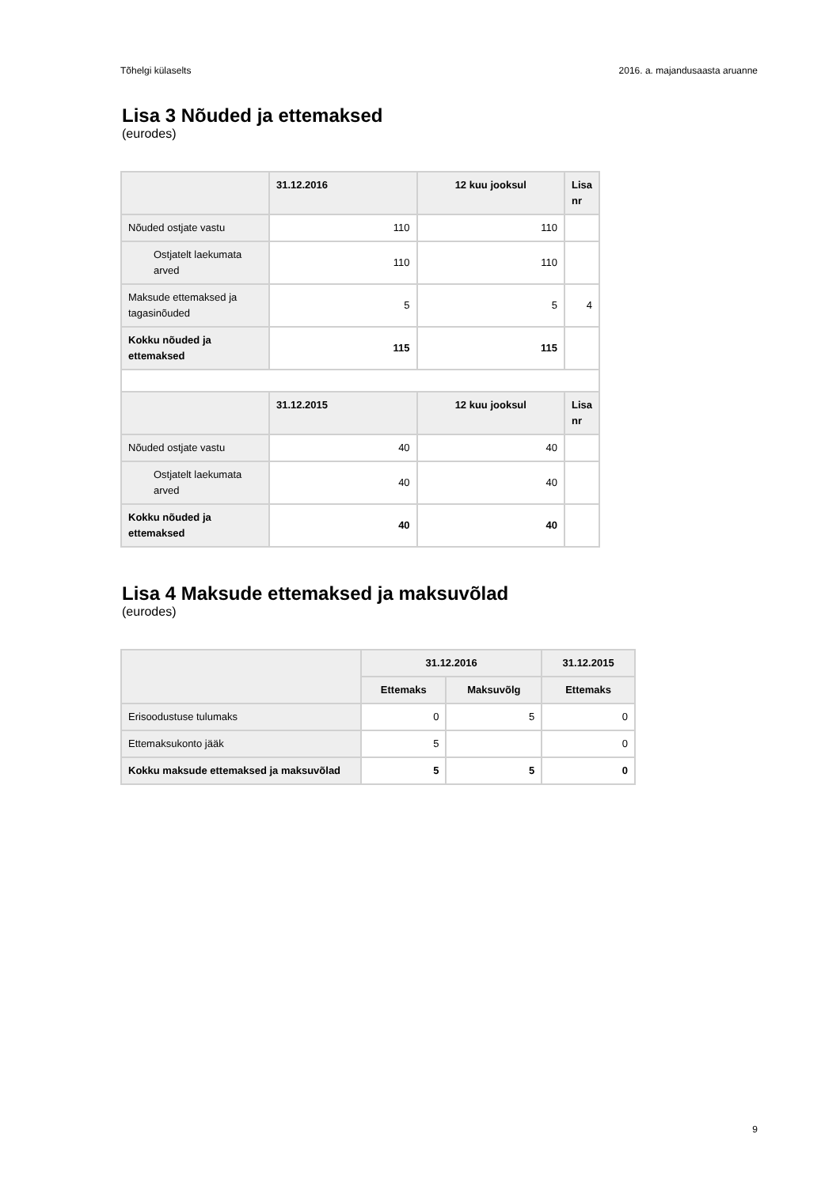Tõhelgi külaselts 2016. a. majandusaasta aruanne
Lisa 3 Nõuded ja ettemaksed
(eurodes)
| | 31.12.2016 | 12 kuu jooksul | Lisa nr |
| --- | --- | --- | --- |
| Nõuded ostjate vastu | 110 | 110 | |
| Ostjatelt laekumata arved | 110 | 110 | |
| Maksude ettemaksed ja tagasinõuded | 5 | 5 | 4 |
| Kokku nõuded ja ettemaksed | 115 | 115 | |
| | 31.12.2015 | 12 kuu jooksul | Lisa nr |
| Nõuded ostjate vastu | 40 | 40 | |
| Ostjatelt laekumata arved | 40 | 40 | |
| Kokku nõuded ja ettemaksed | 40 | 40 | |
Lisa 4 Maksude ettemaksed ja maksuvõlad
(eurodes)
| | 31.12.2016 | | 31.12.2015 |
| --- | --- | --- | --- |
| | Ettemaks | Maksuvõlg | Ettemaks |
| Erisoodustuse tulumaks | 0 | 5 | 0 |
| Ettemaksukonto jääk | 5 | | 0 |
| Kokku maksude ettemaksed ja maksuvõlad | 5 | 5 | 0 |
9